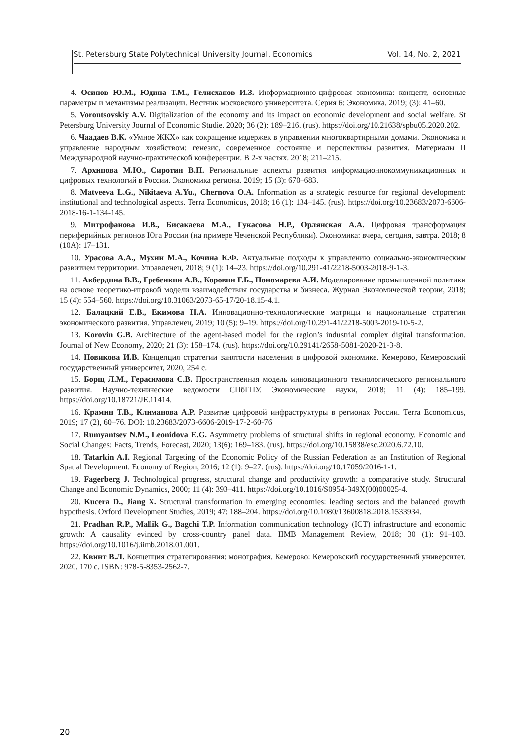St. Petersburg State Polytechnical University Journal. Economics Vol. 14, No. 2, 2021
4. Осипов Ю.М., Юдина Т.М., Гелисханов И.З. Информационно-цифровая экономика: концепт, основные параметры и механизмы реализации. Вестник московского университета. Серия 6: Экономика. 2019; (3): 41–60.
5. Vorontsovskiy A.V. Digitalization of the economy and its impact on economic development and social welfare. St Petersburg University Journal of Economic Studie. 2020; 36 (2): 189–216. (rus). https://doi.org/10.21638/spbu05.2020.202.
6. Чаадаев В.К. «Умное ЖКХ» как сокращение издержек в управлении многоквартирными домами. Экономика и управление народным хозяйством: генезис, современное состояние и перспективы развития. Материалы II Международной научно-практической конференции. В 2-х частях. 2018; 211–215.
7. Архипова М.Ю., Сиротин В.П. Региональные аспекты развития информационнокоммуникационных и цифровых технологий в России. Экономика региона. 2019; 15 (3): 670–683.
8. Matveeva L.G., Nikitaeva A.Yu., Chernova O.A. Information as a strategic resource for regional development: institutional and technological aspects. Terra Economicus, 2018; 16 (1): 134–145. (rus). https://doi.org/10.23683/2073-6606-2018-16-1-134-145.
9. Митрофанова И.В., Бисакаева М.А., Гукасова Н.Р., Орлянская А.А. Цифровая трансформация периферийных регионов Юга России (на примере Чеченской Республики). Экономика: вчера, сегодня, завтра. 2018; 8 (10А): 17–131.
10. Урасова А.А., Мухин М.А., Кочина К.Ф. Актуальные подходы к управлению социально-экономическим развитием территории. Управленец, 2018; 9 (1): 14–23. https://doi.org/10.291-41/2218-5003-2018-9-1-3.
11. Акбердина В.В., Гребенкин А.В., Коровин Г.Б., Пономарева А.И. Моделирование промышленной политики на основе теоретико-игровой модели взаимодействия государства и бизнеса. Журнал Экономической теории, 2018; 15 (4): 554–560. https://doi.org/10.31063/2073-65-17/20-18.15-4.1.
12. Балацкий Е.В., Екимова Н.А. Инновационно-технологические матрицы и национальные стратегии экономического развития. Управленец, 2019; 10 (5): 9–19. https://doi.org/10.291-41/2218-5003-2019-10-5-2.
13. Korovin G.B. Architecture of the agent-based model for the region’s industrial complex digital transformation. Journal of New Economy, 2020; 21 (3): 158–174. (rus). https://doi.org/10.29141/2658-5081-2020-21-3-8.
14. Новикова И.В. Концепция стратегии занятости населения в цифровой экономике. Кемерово, Кемеровский государственный университет, 2020, 254 с.
15. Борщ Л.М., Герасимова С.В. Пространственная модель инновационного технологического регионального развития. Научно-технические ведомости СПбГПУ. Экономические науки, 2018; 11 (4): 185–199. https://doi.org/10.18721/JE.11414.
16. Крамин Т.В., Климанова А.Р. Развитие цифровой инфраструктуры в регионах России. Terra Economicus, 2019; 17 (2), 60–76. DOI: 10.23683/2073-6606-2019-17-2-60-76
17. Rumyantsev N.M., Leonidova E.G. Asymmetry problems of structural shifts in regional economy. Economic and Social Changes: Facts, Trends, Forecast, 2020; 13(6): 169–183. (rus). https://doi.org/10.15838/esc.2020.6.72.10.
18. Tatarkin A.I. Regional Targeting of the Economic Policy of the Russian Federation as an Institution of Regional Spatial Development. Economy of Region, 2016; 12 (1): 9–27. (rus). https://doi.org/10.17059/2016-1-1.
19. Fagerberg J. Technological progress, structural change and productivity growth: a comparative study. Structural Change and Economic Dynamics, 2000; 11 (4): 393–411. https://doi.org/10.1016/S0954-349X(00)00025-4.
20. Kucera D., Jiang X. Structural transformation in emerging economies: leading sectors and the balanced growth hypothesis. Oxford Development Studies, 2019; 47: 188–204. https://doi.org/10.1080/13600818.2018.1533934.
21. Pradhan R.P., Mallik G., Bagchi T.P. Information communication technology (ICT) infrastructure and economic growth: A causality evinced by cross-country panel data. IIMB Management Review, 2018; 30 (1): 91–103. https://doi.org/10.1016/j.iimb.2018.01.001.
22. Квинт В.Л. Концепция стратегирования: монография. Кемерово: Кемеровский государственный университет, 2020. 170 с. ISBN: 978-5-8353-2562-7.
20